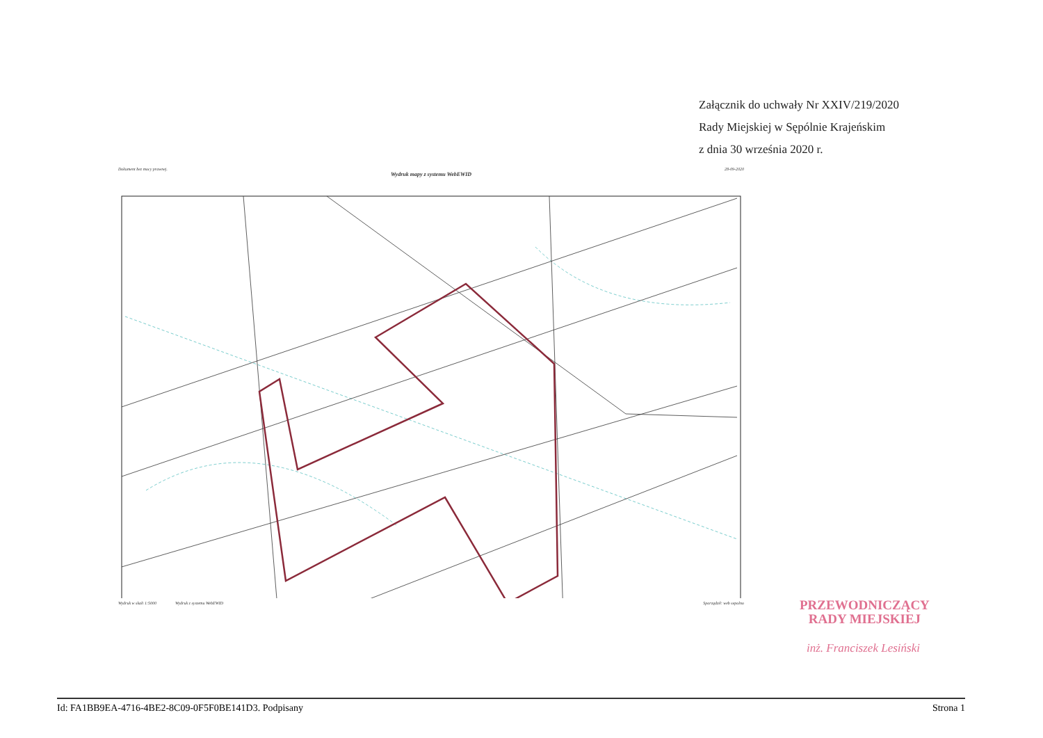Załącznik do uchwały Nr XXIV/219/2020
Rady Miejskiej w Sępólnie Krajeńskim
z dnia 30 września 2020 r.
Dokument bez mocy prawnej. 28-09-2020
Wydruk mapy z systemu WebEWID
Wydruk w skali 1:5000 Wydruk z systemu WebEWID Sporządził: web sepolno
PRZEWODNICZĄCY
RADY MIEJSKIEJ
inż. Franciszek Lesiński
Id: FA1BB9EA-4716-4BE2-8C09-0F5F0BE141D3. Podpisany Strona 1